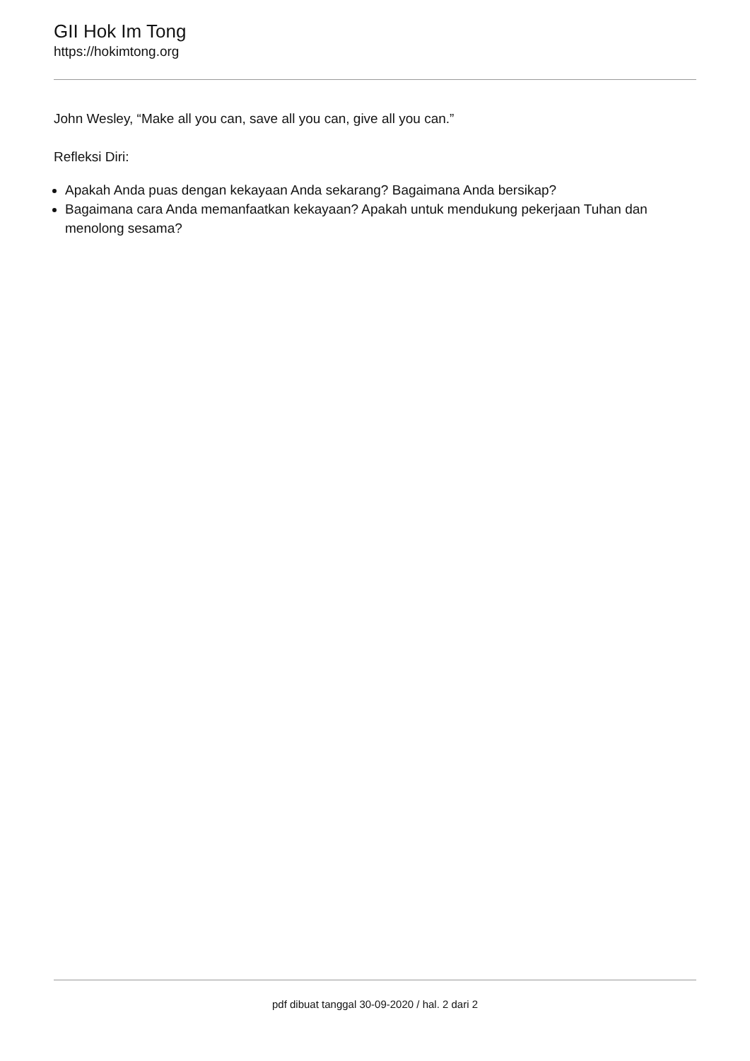GII Hok Im Tong
https://hokimtong.org
John Wesley, “Make all you can, save all you can, give all you can.”
Refleksi Diri:
Apakah Anda puas dengan kekayaan Anda sekarang? Bagaimana Anda bersikap?
Bagaimana cara Anda memanfaatkan kekayaan? Apakah untuk mendukung pekerjaan Tuhan dan menolong sesama?
pdf dibuat tanggal 30-09-2020 / hal. 2 dari 2